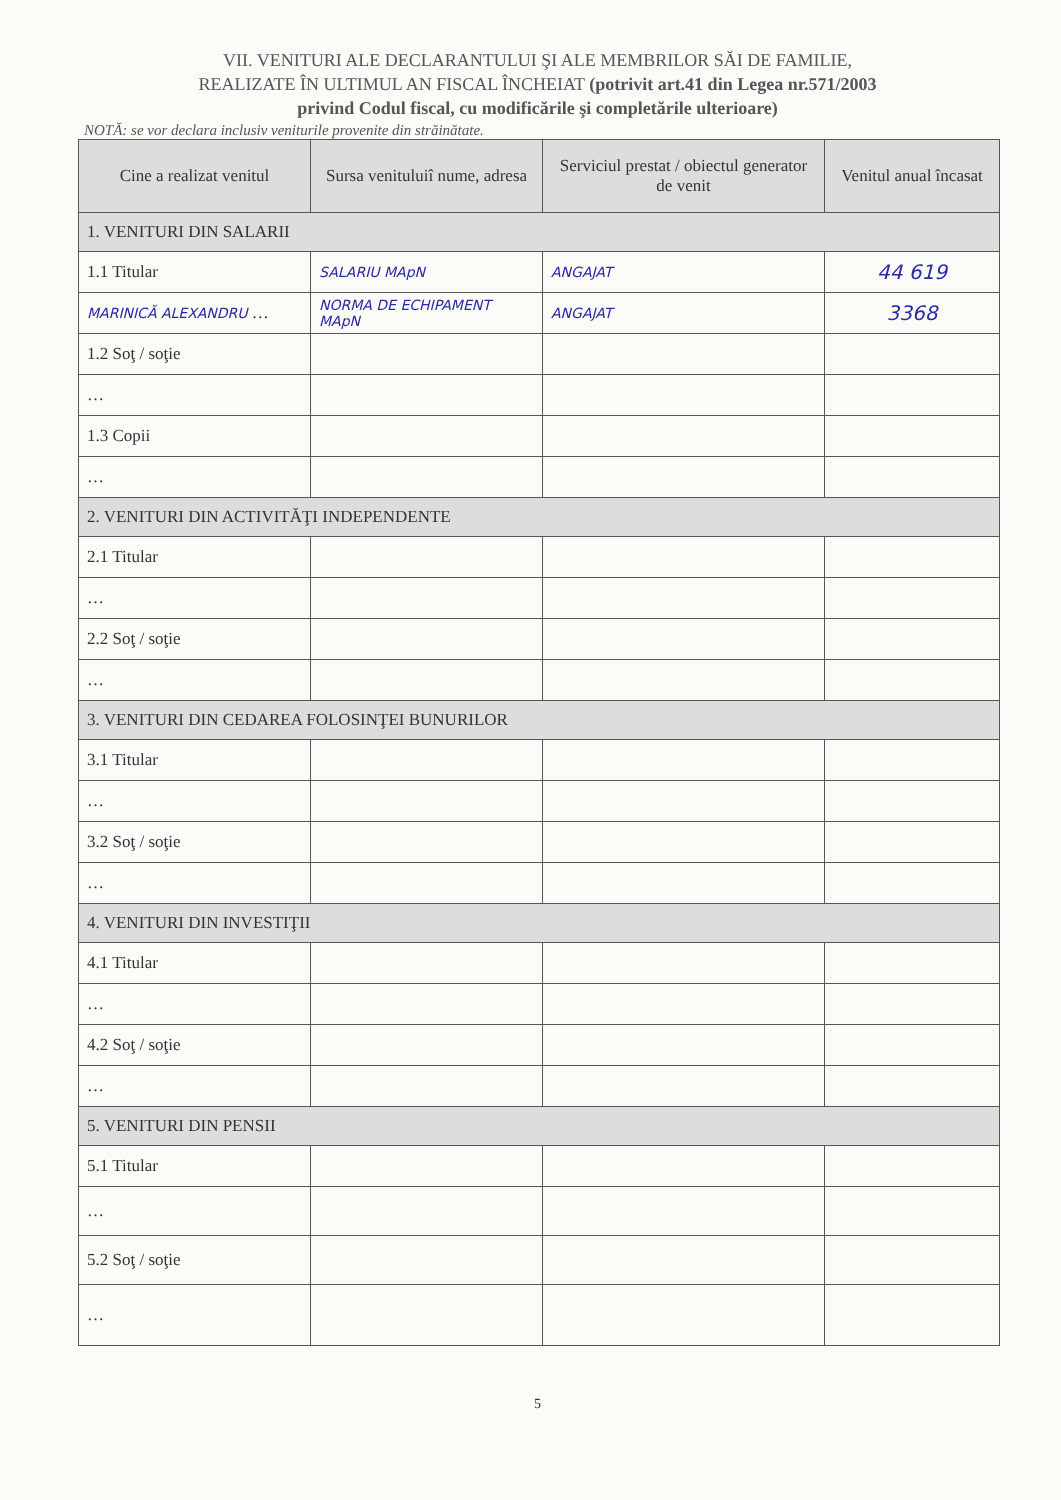VII. VENITURI ALE DECLARANTULUI ŞI ALE MEMBRILOR SĂI DE FAMILIE,
REALIZATE ÎN ULTIMUL AN FISCAL ÎNCHEIAT (potrivit art.41 din Legea nr.571/2003
privind Codul fiscal, cu modificările şi completările ulterioare)
NOTĂ: se vor declara inclusiv veniturile provenite din străinătate.
| Cine a realizat venitul | Sursa venituluiî nume, adresa | Serviciul prestat / obiectul generator de venit | Venitul anual încasat |
| --- | --- | --- | --- |
| 1. VENITURI DIN SALARII | | | |
| 1.1 Titular | SALARIU MApN | ANGAJAT | 44 619 |
| MARINICĂ ALEXANDRU … | NORMA DE ECHIPAMENT MApN | ANGAJAT | 3368 |
| 1.2 Soţ / soţie | | | |
| … | | | |
| 1.3 Copii | | | |
| … | | | |
| 2. VENITURI DIN ACTIVITĂŢI INDEPENDENTE | | | |
| 2.1 Titular | | | |
| … | | | |
| 2.2 Soţ / soţie | | | |
| … | | | |
| 3. VENITURI DIN CEDAREA FOLOSINŢEI BUNURILOR | | | |
| 3.1 Titular | | | |
| … | | | |
| 3.2 Soţ / soţie | | | |
| … | | | |
| 4. VENITURI DIN INVESTIŢII | | | |
| 4.1 Titular | | | |
| … | | | |
| 4.2 Soţ / soţie | | | |
| … | | | |
| 5. VENITURI DIN PENSII | | | |
| 5.1 Titular | | | |
| … | | | |
| 5.2 Soţ / soţie | | | |
| … | | | |
5